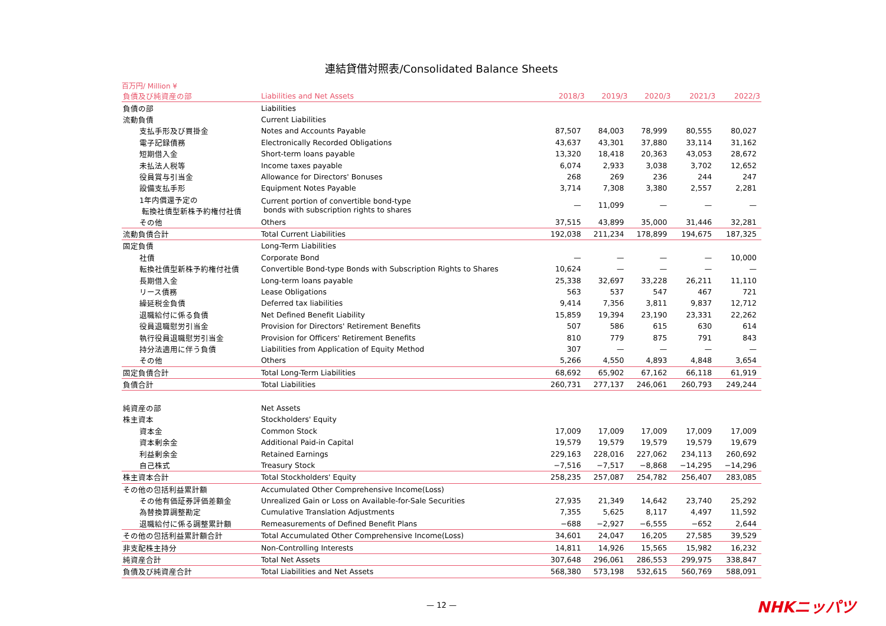連結貸借対照表/Consolidated Balance Sheets
百万円/ Million ¥
| 負債及び純資産の部 | Liabilities and Net Assets | 2018/3 | 2019/3 | 2020/3 | 2021/3 | 2022/3 |
| --- | --- | --- | --- | --- | --- | --- |
| 負債の部 | Liabilities | | | | | |
| 流動負債 | Current Liabilities | | | | | |
| 支払手形及び買掛金 | Notes and Accounts Payable | 87,507 | 84,003 | 78,999 | 80,555 | 80,027 |
| 電子記録債務 | Electronically Recorded Obligations | 43,637 | 43,301 | 37,880 | 33,114 | 31,162 |
| 短期借入金 | Short-term loans payable | 13,320 | 18,418 | 20,363 | 43,053 | 28,672 |
| 未払法人税等 | Income taxes payable | 6,074 | 2,933 | 3,038 | 3,702 | 12,652 |
| 役員賞与引当金 | Allowance for Directors' Bonuses | 268 | 269 | 236 | 244 | 247 |
| 設備支払手形 | Equipment Notes Payable | 3,714 | 7,308 | 3,380 | 2,557 | 2,281 |
| 1年内償還予定の 転換社債型新株予約権付社債 | Current portion of convertible bond-type bonds with subscription rights to shares | — | 11,099 | — | — | — |
| その他 | Others | 37,515 | 43,899 | 35,000 | 31,446 | 32,281 |
| 流動負債合計 | Total Current Liabilities | 192,038 | 211,234 | 178,899 | 194,675 | 187,325 |
| 固定負債 | Long-Term Liabilities | | | | | |
| 社債 | Corporate Bond | — | — | — | — | 10,000 |
| 転換社債型新株予約権付社債 | Convertible Bond-type Bonds with Subscription Rights to Shares | 10,624 | — | — | — | — |
| 長期借入金 | Long-term loans payable | 25,338 | 32,697 | 33,228 | 26,211 | 11,110 |
| リース債務 | Lease Obligations | 563 | 537 | 547 | 467 | 721 |
| 繰延税金負債 | Deferred tax liabilities | 9,414 | 7,356 | 3,811 | 9,837 | 12,712 |
| 退職給付に係る負債 | Net Defined Benefit Liability | 15,859 | 19,394 | 23,190 | 23,331 | 22,262 |
| 役員退職慰労引当金 | Provision for Directors' Retirement Benefits | 507 | 586 | 615 | 630 | 614 |
| 執行役員退職慰労引当金 | Provision for Officers' Retirement Benefits | 810 | 779 | 875 | 791 | 843 |
| 持分法適用に伴う負債 | Liabilities from Application of Equity Method | 307 | — | — | — | — |
| その他 | Others | 5,266 | 4,550 | 4,893 | 4,848 | 3,654 |
| 固定負債合計 | Total Long-Term Liabilities | 68,692 | 65,902 | 67,162 | 66,118 | 61,919 |
| 負債合計 | Total Liabilities | 260,731 | 277,137 | 246,061 | 260,793 | 249,244 |
| 純資産の部 | Net Assets | | | | | |
| 株主資本 | Stockholders' Equity | | | | | |
| 資本金 | Common Stock | 17,009 | 17,009 | 17,009 | 17,009 | 17,009 |
| 資本剰余金 | Additional Paid-in Capital | 19,579 | 19,579 | 19,579 | 19,579 | 19,679 |
| 利益剰余金 | Retained Earnings | 229,163 | 228,016 | 227,062 | 234,113 | 260,692 |
| 自己株式 | Treasury Stock | −7,516 | −7,517 | −8,868 | −14,295 | −14,296 |
| 株主資本合計 | Total Stockholders' Equity | 258,235 | 257,087 | 254,782 | 256,407 | 283,085 |
| その他の包括利益累計額 | Accumulated Other Comprehensive Income(Loss) | | | | | |
| その他有価証券評価差額金 | Unrealized Gain or Loss on Available-for-Sale Securities | 27,935 | 21,349 | 14,642 | 23,740 | 25,292 |
| 為替換算調整勘定 | Cumulative Translation Adjustments | 7,355 | 5,625 | 8,117 | 4,497 | 11,592 |
| 退職給付に係る調整累計額 | Remeasurements of Defined Benefit Plans | −688 | −2,927 | −6,555 | −652 | 2,644 |
| その他の包括利益累計額合計 | Total Accumulated Other Comprehensive Income(Loss) | 34,601 | 24,047 | 16,205 | 27,585 | 39,529 |
| 非支配株主持分 | Non-Controlling Interests | 14,811 | 14,926 | 15,565 | 15,982 | 16,232 |
| 純資産合計 | Total Net Assets | 307,648 | 296,061 | 286,553 | 299,975 | 338,847 |
| 負債及び純資産合計 | Total Liabilities and Net Assets | 568,380 | 573,198 | 532,615 | 560,769 | 588,091 |
— 12 —
NHKニッパツ